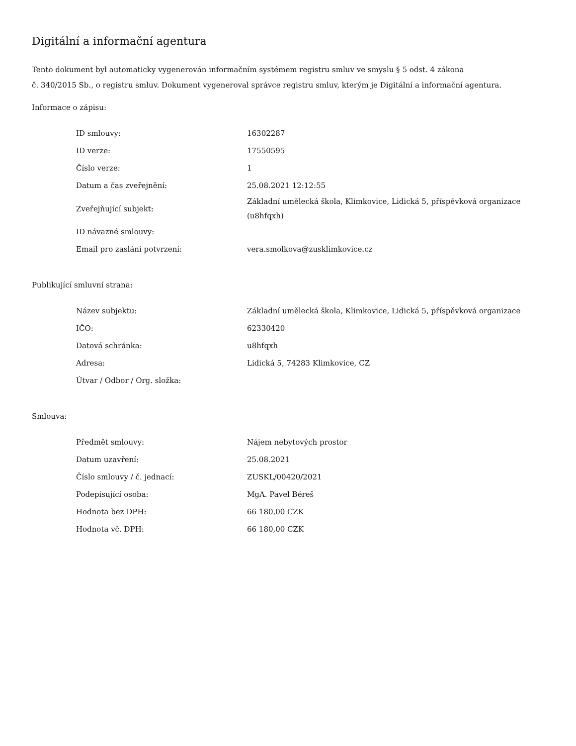Digitální a informační agentura
Tento dokument byl automaticky vygenerován informačním systémem registru smluv ve smyslu § 5 odst. 4 zákona
č. 340/2015 Sb., o registru smluv. Dokument vygeneroval správce registru smluv, kterým je Digitální a informační agentura.
Informace o zápisu:
| ID smlouvy: | 16302287 |
| ID verze: | 17550595 |
| Číslo verze: | 1 |
| Datum a čas zveřejnění: | 25.08.2021 12:12:55 |
| Zveřejňující subjekt: | Základní umělecká škola, Klimkovice, Lidická 5, příspěvková organizace (u8hfqxh) |
| ID návazné smlouvy: | |
| Email pro zaslání potvrzení: | vera.smolkova@zusklimkovice.cz |
Publikující smluvní strana:
| Název subjektu: | Základní umělecká škola, Klimkovice, Lidická 5, příspěvková organizace |
| IČO: | 62330420 |
| Datová schránka: | u8hfqxh |
| Adresa: | Lidická 5, 74283 Klimkovice, CZ |
| Útvar / Odbor / Org. složka: | |
Smlouva:
| Předmět smlouvy: | Nájem nebytových prostor |
| Datum uzavření: | 25.08.2021 |
| Číslo smlouvy / č. jednací: | ZUSKL/00420/2021 |
| Podepisující osoba: | MgA. Pavel Béreš |
| Hodnota bez DPH: | 66 180,00 CZK |
| Hodnota vč. DPH: | 66 180,00 CZK |